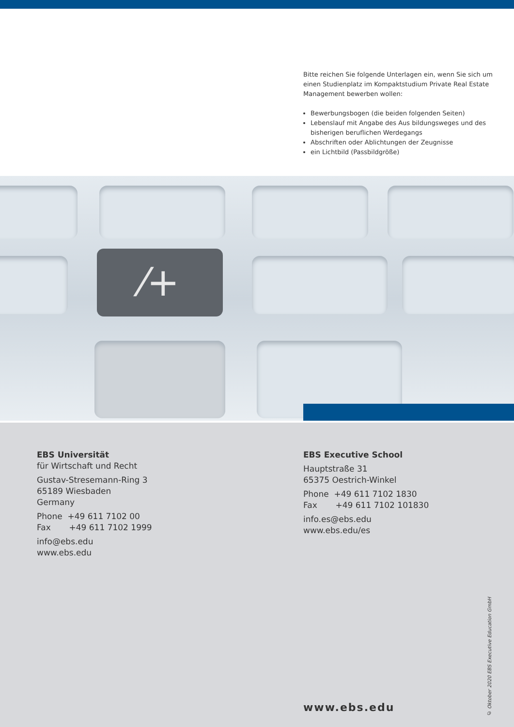Bitte reichen Sie folgende Unterlagen ein, wenn Sie sich um einen Studienplatz im Kompaktstudium Private Real Estate Management bewerben wollen:
Bewerbungsbogen (die beiden folgenden Seiten)
Lebenslauf mit Angabe des Aus bildungsweges und des bisherigen beruflichen Werdegangs
Abschriften oder Ablichtungen der Zeugnisse
ein Lichtbild (Passbildgröße)
⁄+
EBS Universität
für Wirtschaft und Recht
Gustav-Stresemann-Ring 3
65189 Wiesbaden
Germany
Phone +49 611 7102 00
Fax +49 611 7102 1999
info@ebs.edu
www.ebs.edu
EBS Executive School
Hauptstraße 31
65375 Oestrich-Winkel
Phone +49 611 7102 1830
Fax +49 611 7102 101830
info.es@ebs.edu
www.ebs.edu/es
www.ebs.edu
© Oktober 2020 EBS Executive Education GmbH